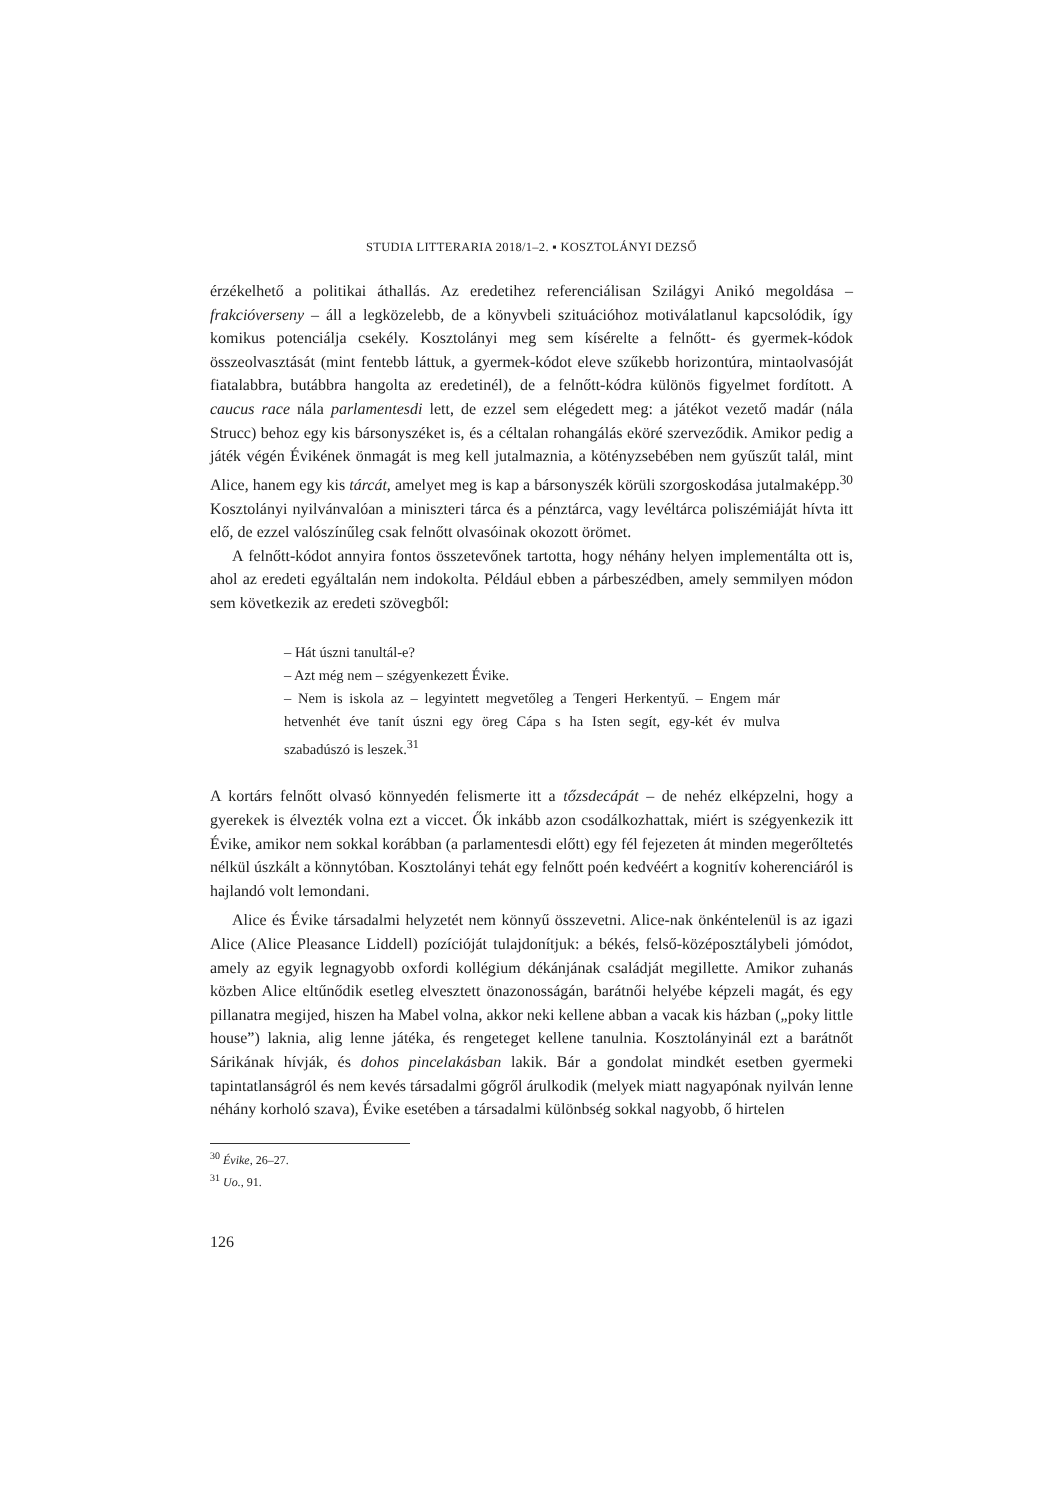STUDIA LITTERARIA 2018/1–2. ▪ KOSZTOLÁNYI DEZSŐ
érzékelhető a politikai áthallás. Az eredetihez referenciálisan Szilágyi Anikó megoldása – frakcióverseny – áll a legközelebb, de a könyvbeli szituációhoz motiválatlanul kapcsolódik, így komikus potenciálja csekély. Kosztolányi meg sem kísérelte a felnőtt- és gyermek-kódok összeolvasztását (mint fentebb láttuk, a gyermek-kódot eleve szűkebb horizontúra, mintaolvasóját fiatalabbra, butábbra hangolta az eredetinél), de a felnőtt-kódra különös figyelmet fordított. A caucus race nála parlamentesdi lett, de ezzel sem elégedett meg: a játékot vezető madár (nála Strucc) behoz egy kis bársonyszéket is, és a céltalan rohangálás eköré szerveződik. Amikor pedig a játék végén Évikének önmagát is meg kell jutalmaznia, a kötényzsebében nem gyűszűt talál, mint Alice, hanem egy kis tárcát, amelyet meg is kap a bársonyszék körüli szorgoskodása jutalmaképp.<sup>30</sup> Kosztolányi nyilvánvalóan a miniszteri tárca és a pénztárca, vagy levéltárca poliszémiáját hívta itt elő, de ezzel valószínűleg csak felnőtt olvasóinak okozott örömet.
A felnőtt-kódot annyira fontos összetevőnek tartotta, hogy néhány helyen implementálta ott is, ahol az eredeti egyáltalán nem indokolta. Például ebben a párbeszédben, amely semmilyen módon sem következik az eredeti szövegből:
– Hát úszni tanultál-e?
– Azt még nem – szégyenkezett Évike.
– Nem is iskola az – legyintett megvetőleg a Tengeri Herkentyű. – Engem már hetvenhét éve tanít úszni egy öreg Cápa s ha Isten segít, egy-két év mulva szabadúszó is leszek.<sup>31</sup>
A kortárs felnőtt olvasó könnyedén felismerte itt a tőzsdecápát – de nehéz elképzelni, hogy a gyerekek is élvezték volna ezt a viccet. Ők inkább azon csodálkozhattak, miért is szégyenkezik itt Évike, amikor nem sokkal korábban (a parlamentesdi előtt) egy fél fejezeten át minden megerőltetés nélkül úszkált a könnytóban. Kosztolányi tehát egy felnőtt poén kedvéért a kognitív koherenciáról is hajlandó volt lemondani.
Alice és Évike társadalmi helyzetét nem könnyű összevetni. Alice-nak önkéntelenül is az igazi Alice (Alice Pleasance Liddell) pozícióját tulajdonítjuk: a békés, felső-középosztálybeli jómódot, amely az egyik legnagyobb oxfordi kollégium dékánjának családját megillette. Amikor zuhanás közben Alice eltűnődik esetleg elvesztett önazonosságán, barátnői helyébe képzeli magát, és egy pillanatra megijed, hiszen ha Mabel volna, akkor neki kellene abban a vacak kis házban („poky little house”) laknia, alig lenne játéka, és rengeteget kellene tanulnia. Kosztolányinál ezt a barátnőt Sárikának hívják, és dohos pincelakásban lakik. Bár a gondolat mindkét esetben gyermeki tapintatlanságról és nem kevés társadalmi gőgről árulkodik (melyek miatt nagyapónak nyilván lenne néhány korholó szava), Évike esetében a társadalmi különbség sokkal nagyobb, ő hirtelen
<sup>30</sup> Évike, 26–27.
<sup>31</sup> Uo., 91.
126